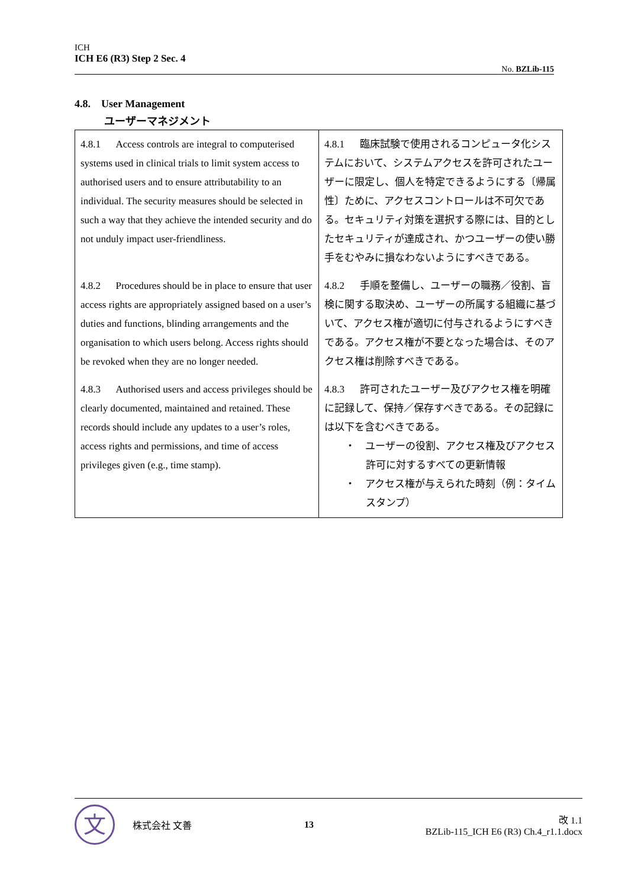ICH
ICH E6 (R3) Step 2 Sec. 4
No. BZLib-115
4.8. User Management
ユーザーマネジメント
| 4.8.1 Access controls are integral to computerised systems used in clinical trials to limit system access to authorised users and to ensure attributability to an individual. The security measures should be selected in such a way that they achieve the intended security and do not unduly impact user-friendliness. 4.8.2 Procedures should be in place to ensure that user access rights are appropriately assigned based on a user’s duties and functions, blinding arrangements and the organisation to which users belong. Access rights should be revoked when they are no longer needed. 4.8.3 Authorised users and access privileges should be clearly documented, maintained and retained. These records should include any updates to a user’s roles, access rights and permissions, and time of access privileges given (e.g., time stamp). | 4.8.1 臨床試験で使用されるコンピュータ化システムにおいて、システムアクセスを許可されたユーザーに限定し、個人を特定できるようにする〔帰属性〕ために、アクセスコントロールは不可欠である。セキュリティ対策を選択する際には、目的としたセキュリティが達成され、かつユーザーの使い勝手をむやみに損なわないようにすべきである。 4.8.2 手順を整備し、ユーザーの職務／役割、盲検に関する取決め、ユーザーの所属する組織に基づいて、アクセス権が適切に付与されるようにすべきである。アクセス権が不要となった場合は、そのアクセス権は削除すべきである。 4.8.3 許可されたユーザー及びアクセス権を明確に記録して、保持／保存すべきである。その記録には以下を含むべきである。 ・ ユーザーの役割、アクセス権及びアクセス許可に対するすべての更新情報 ・ アクセス権が与えられた時刻（例：タイムスタンプ） |
文
株式会社 文善 13
改 1.1
BZLib-115_ICH E6 (R3) Ch.4_r1.1.docx